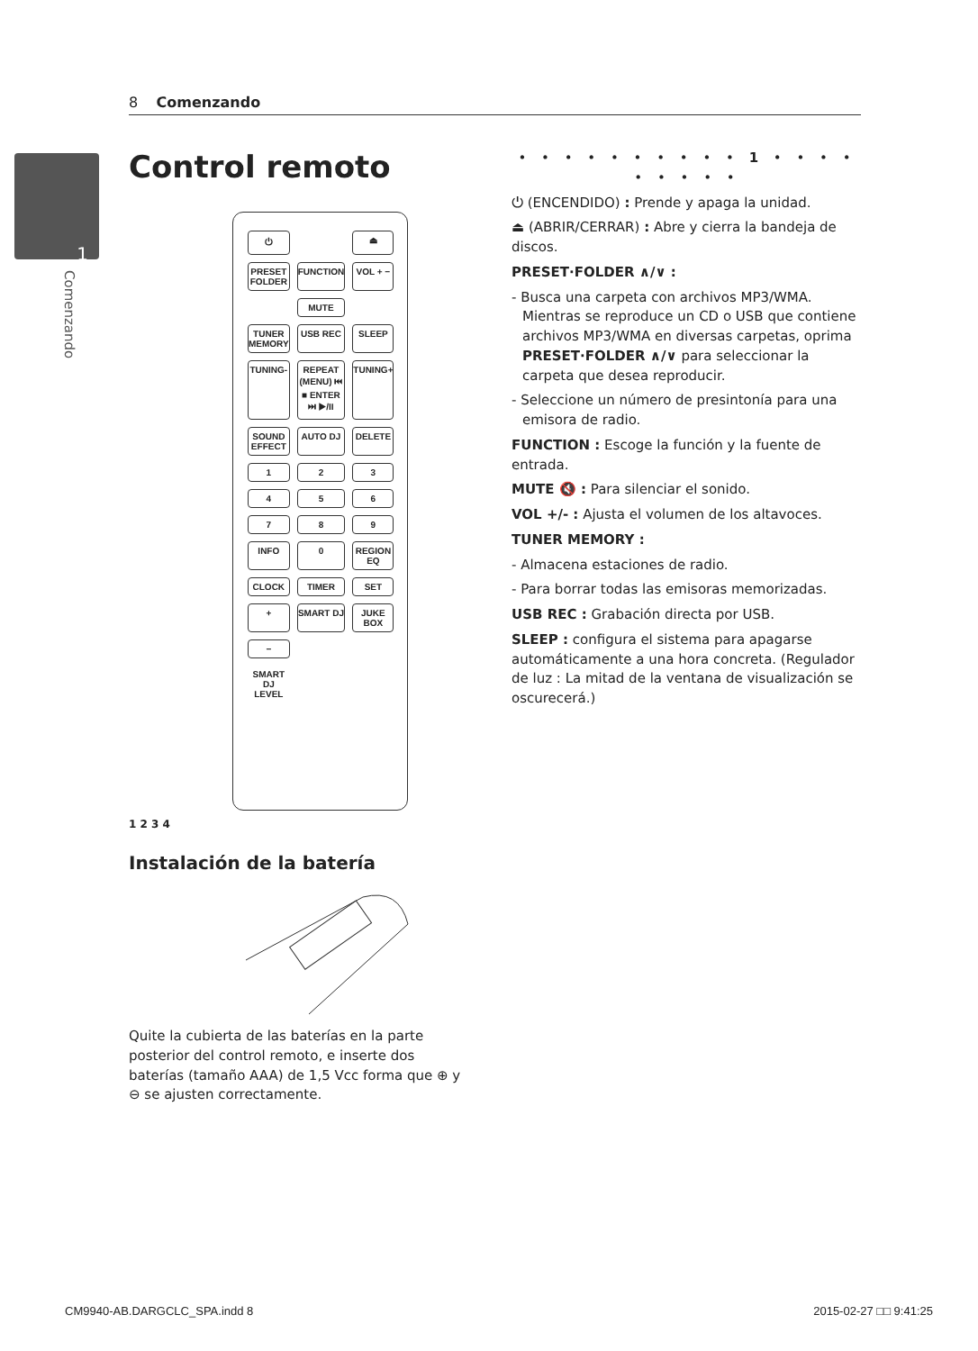8 Comenzando
1
Comenzando
Control remoto
⏻ ⏏ PRESET FOLDER FUNCTION VOL + − MUTE TUNER MEMORY USB REC SLEEP TUNING- REPEAT (MENU) ⏮ ■ ENTER ⏭ ▶/II TUNING+ SOUND EFFECT AUTO DJ DELETE 123456789 INFO 0 REGION EQ CLOCK TIMER SET + SMART DJ JUKE BOX − SMART DJ LEVEL
1 2 3 4
Instalación de la batería
Quite la cubierta de las baterías en la parte posterior del control remoto, e inserte dos baterías (tamaño AAA) de 1,5 Vcc forma que ⊕ y ⊖ se ajusten correctamente.
• • • • • • • • • • 1 • • • • • • • • •
⏻ (ENCENDIDO) : Prende y apaga la unidad.
⏏ (ABRIR/CERRAR) : Abre y cierra la bandeja de discos.
PRESET·FOLDER ∧/∨ :
- Busca una carpeta con archivos MP3/WMA. Mientras se reproduce un CD o USB que contiene archivos MP3/WMA en diversas carpetas, oprima PRESET·FOLDER ∧/∨ para seleccionar la carpeta que desea reproducir.
- Seleccione un número de presintonía para una emisora de radio.
FUNCTION : Escoge la función y la fuente de entrada.
MUTE 🔇 : Para silenciar el sonido.
VOL +/- : Ajusta el volumen de los altavoces.
TUNER MEMORY :
- Almacena estaciones de radio.
- Para borrar todas las emisoras memorizadas.
USB REC : Grabación directa por USB.
SLEEP : configura el sistema para apagarse automáticamente a una hora concreta. (Regulador de luz : La mitad de la ventana de visualización se oscurecerá.)
CM9940-AB.DARGCLC_SPA.indd 8 2015-02-27 □□ 9:41:25